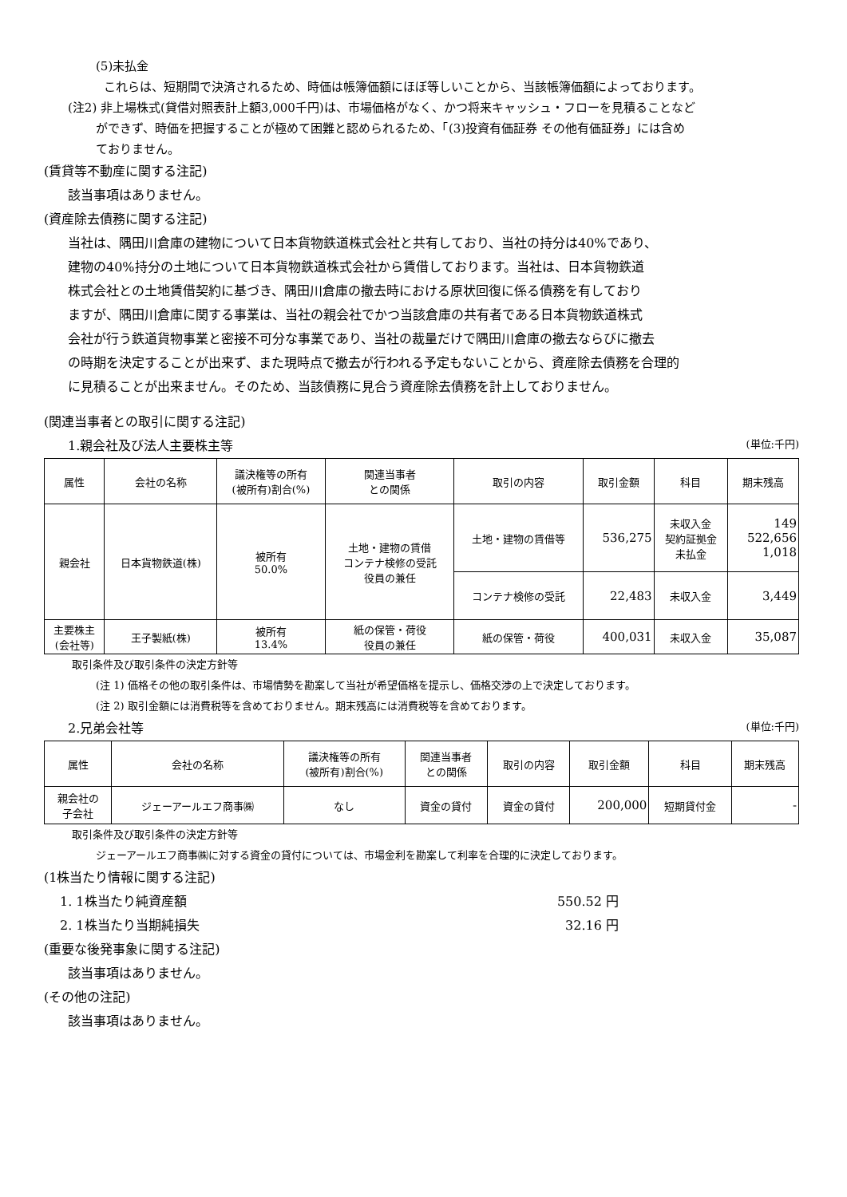(5)未払金
これらは、短期間で決済されるため、時価は帳簿価額にほぼ等しいことから、当該帳簿価額によっております。
(注2) 非上場株式(貸借対照表計上額3,000千円)は、市場価格がなく、かつ将来キャッシュ・フローを見積ることなど
ができず、時価を把握することが極めて困難と認められるため、「(3)投資有価証券 その他有価証券」には含め
ておりません。
(賃貸等不動産に関する注記)
該当事項はありません。
(資産除去債務に関する注記)
当社は、隅田川倉庫の建物について日本貨物鉄道株式会社と共有しており、当社の持分は40%であり、
建物の40%持分の土地について日本貨物鉄道株式会社から賃借しております。当社は、日本貨物鉄道
株式会社との土地賃借契約に基づき、隅田川倉庫の撤去時における原状回復に係る債務を有しており
ますが、隅田川倉庫に関する事業は、当社の親会社でかつ当該倉庫の共有者である日本貨物鉄道株式
会社が行う鉄道貨物事業と密接不可分な事業であり、当社の裁量だけで隅田川倉庫の撤去ならびに撤去
の時期を決定することが出来ず、また現時点で撤去が行われる予定もないことから、資産除去債務を合理的
に見積ることが出来ません。そのため、当該債務に見合う資産除去債務を計上しておりません。
(関連当事者との取引に関する注記)
1.親会社及び法人主要株主等
(単位:千円)
| 属性 | 会社の名称 | 議決権等の所有 (被所有)割合(%) | 関連当事者 との関係 | 取引の内容 | 取引金額 | 科目 | 期末残高 |
| --- | --- | --- | --- | --- | --- | --- | --- |
| 親会社 | 日本貨物鉄道(株) | 被所有 50.0% | 土地・建物の賃借 コンテナ検修の受託 役員の兼任 | 土地・建物の賃借等 | 536,275 | 未収入金 契約証拠金 未払金 | 149 522,656 1,018 |
| | | | | コンテナ検修の受託 | 22,483 | 未収入金 | 3,449 |
| 主要株主 (会社等) | 王子製紙(株) | 被所有 13.4% | 紙の保管・荷役 役員の兼任 | 紙の保管・荷役 | 400,031 | 未収入金 | 35,087 |
取引条件及び取引条件の決定方針等
(注 1) 価格その他の取引条件は、市場情勢を勘案して当社が希望価格を提示し、価格交渉の上で決定しております。
(注 2) 取引金額には消費税等を含めておりません。期末残高には消費税等を含めております。
2.兄弟会社等
(単位:千円)
| 属性 | 会社の名称 | 議決権等の所有 (被所有)割合(%) | 関連当事者 との関係 | 取引の内容 | 取引金額 | 科目 | 期末残高 |
| --- | --- | --- | --- | --- | --- | --- | --- |
| 親会社の 子会社 | ジェーアールエフ商事㈱ | なし | 資金の貸付 | 資金の貸付 | 200,000 | 短期貸付金 | - |
取引条件及び取引条件の決定方針等
ジェーアールエフ商事㈱に対する資金の貸付については、市場金利を勘案して利率を合理的に決定しております。
(1株当たり情報に関する注記)
1. 1株当たり純資産額 550.52 円
2. 1株当たり当期純損失 32.16 円
(重要な後発事象に関する注記)
該当事項はありません。
(その他の注記)
該当事項はありません。